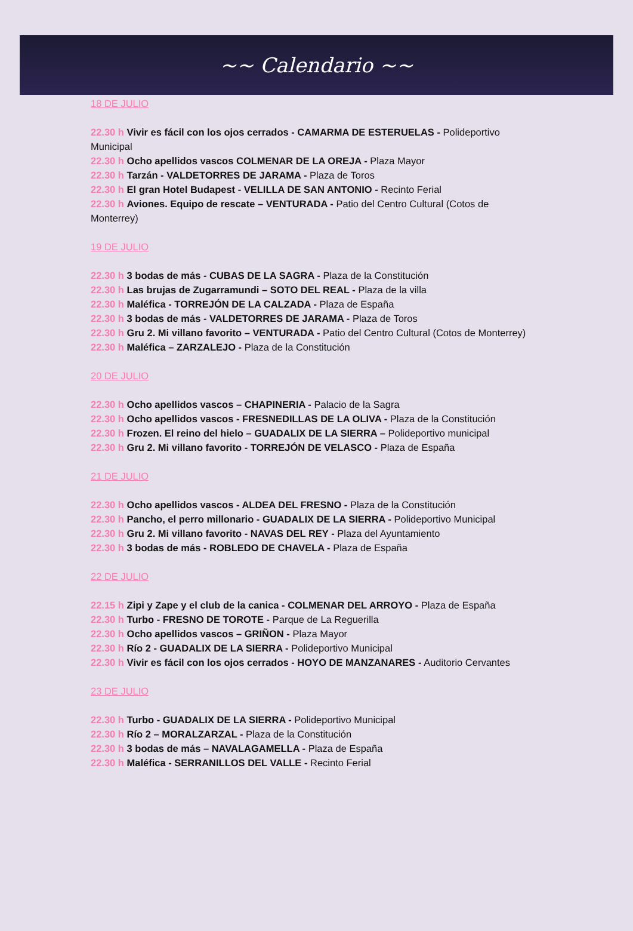~~ Calendario ~~
18 DE JULIO
22.30 h Vivir es fácil con los ojos cerrados - CAMARMA DE ESTERUELAS - Polideportivo Municipal
22.30 h Ocho apellidos vascos COLMENAR DE LA OREJA - Plaza Mayor
22.30 h Tarzán - VALDETORRES DE JARAMA - Plaza de Toros
22.30 h El gran Hotel Budapest - VELILLA DE SAN ANTONIO - Recinto Ferial
22.30 h Aviones. Equipo de rescate – VENTURADA - Patio del Centro Cultural (Cotos de Monterrey)
19 DE JULIO
22.30 h 3 bodas de más - CUBAS DE LA SAGRA - Plaza de la Constitución
22.30 h Las brujas de Zugarramundi – SOTO DEL REAL - Plaza de la villa
22.30 h Maléfica - TORREJÓN DE LA CALZADA - Plaza de España
22.30 h 3 bodas de más - VALDETORRES DE JARAMA - Plaza de Toros
22.30 h Gru 2. Mi villano favorito – VENTURADA - Patio del Centro Cultural (Cotos de Monterrey)
22.30 h Maléfica – ZARZALEJO - Plaza de la Constitución
20 DE JULIO
22.30 h Ocho apellidos vascos – CHAPINERIA - Palacio de la Sagra
22.30 h Ocho apellidos vascos - FRESNEDILLAS DE LA OLIVA - Plaza de la Constitución
22.30 h Frozen. El reino del hielo – GUADALIX DE LA SIERRA – Polideportivo municipal
22.30 h Gru 2. Mi villano favorito - TORREJÓN DE VELASCO - Plaza de España
21 DE JULIO
22.30 h Ocho apellidos vascos - ALDEA DEL FRESNO - Plaza de la Constitución
22.30 h Pancho, el perro millonario - GUADALIX DE LA SIERRA - Polideportivo Municipal
22.30 h Gru 2. Mi villano favorito - NAVAS DEL REY - Plaza del Ayuntamiento
22.30 h 3 bodas de más - ROBLEDO DE CHAVELA - Plaza de España
22 DE JULIO
22.15 h Zipi y Zape y el club de la canica - COLMENAR DEL ARROYO - Plaza de España
22.30 h Turbo - FRESNO DE TOROTE - Parque de La Reguerilla
22.30 h Ocho apellidos vascos – GRIÑON - Plaza Mayor
22.30 h Río 2 - GUADALIX DE LA SIERRA - Polideportivo Municipal
22.30 h Vivir es fácil con los ojos cerrados - HOYO DE MANZANARES - Auditorio Cervantes
23 DE JULIO
22.30 h Turbo - GUADALIX DE LA SIERRA - Polideportivo Municipal
22.30 h Río 2 – MORALZARZAL - Plaza de la Constitución
22.30 h 3 bodas de más – NAVALAGAMELLA - Plaza de España
22.30 h Maléfica - SERRANILLOS DEL VALLE - Recinto Ferial